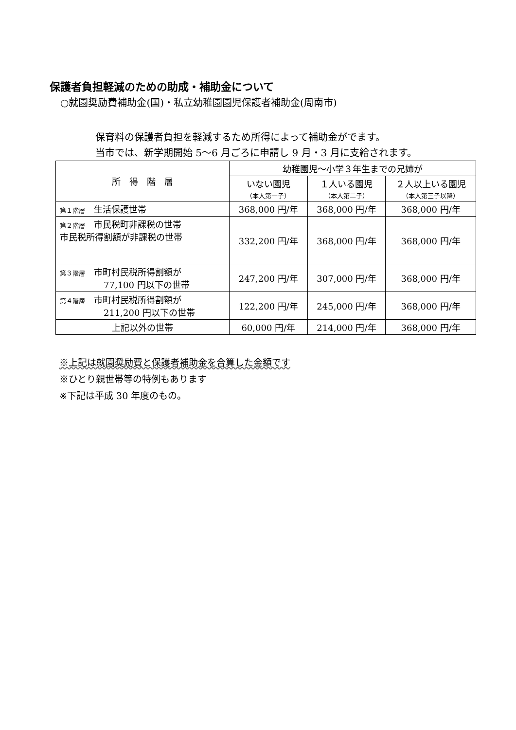保護者負担軽減のための助成・補助金について
○就園奨励費補助金(国)・私立幼稚園園児保護者補助金(周南市)
保育料の保護者負担を軽減するため所得によって補助金がでます。
当市では、新学期開始 5〜6 月ごろに申請し 9 月・3 月に支給されます。
| 所 得 階 層 | 幼稚園児〜小学３年生までの兄姉が | | |
| --- | --- | --- | --- |
| | いない園児 （本人第一子） | １人いる園児 （本人第二子） | ２人以上いる園児 （本人第三子以降） |
| 第１階層 生活保護世帯 | 368,000 円/年 | 368,000 円/年 | 368,000 円/年 |
| 第２階層 市民税町非課税の世帯 市民税所得割額が非課税の世帯 | 332,200 円/年 | 368,000 円/年 | 368,000 円/年 |
| 第３階層 市町村民税所得割額が 77,100 円以下の世帯 | 247,200 円/年 | 307,000 円/年 | 368,000 円/年 |
| 第４階層 市町村民税所得割額が 211,200 円以下の世帯 | 122,200 円/年 | 245,000 円/年 | 368,000 円/年 |
| 上記以外の世帯 | 60,000 円/年 | 214,000 円/年 | 368,000 円/年 |
※上記は就園奨励費と保護者補助金を合算した金額です
※ひとり親世帯等の特例もあります
※下記は平成 30 年度のもの。